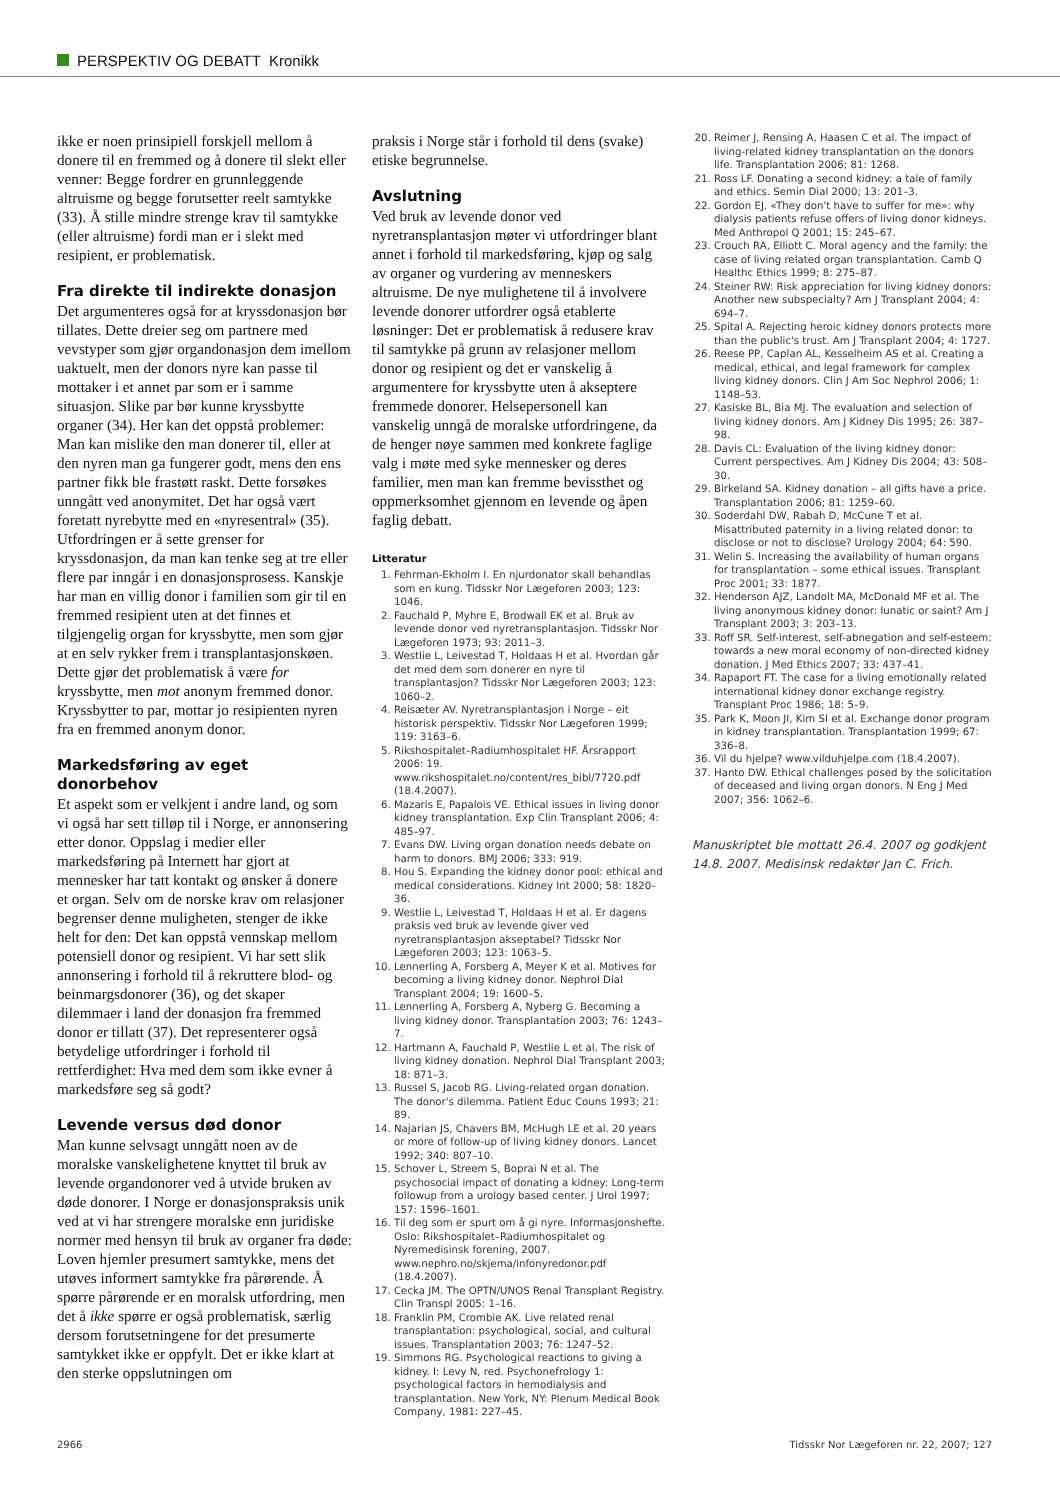PERSPEKTIV OG DEBATT Kronikk
ikke er noen prinsipiell forskjell mellom å donere til en fremmed og å donere til slekt eller venner: Begge fordrer en grunnleggende altruisme og begge forutsetter reelt samtykke (33). Å stille mindre strenge krav til samtykke (eller altruisme) fordi man er i slekt med resipient, er problematisk.
Fra direkte til indirekte donasjon
Det argumenteres også for at kryssdonasjon bør tillates. Dette dreier seg om partnere med vevstyper som gjør organdonasjon dem imellom uaktuelt, men der donors nyre kan passe til mottaker i et annet par som er i samme situasjon. Slike par bør kunne kryssbytte organer (34). Her kan det oppstå problemer: Man kan mislike den man donerer til, eller at den nyren man ga fungerer godt, mens den ens partner fikk ble frastøtt raskt. Dette forsøkes unngått ved anonymitet. Det har også vært foretatt nyrebytte med en «nyresentral» (35). Utfordringen er å sette grenser for kryssdonasjon, da man kan tenke seg at tre eller flere par inngår i en donasjonsprosess. Kanskje har man en villig donor i familien som gir til en fremmed resipient uten at det finnes et tilgjengelig organ for kryssbytte, men som gjør at en selv rykker frem i transplantasjonskøen. Dette gjør det problematisk å være for kryssbytte, men mot anonym fremmed donor. Kryssbytter to par, mottar jo resipienten nyren fra en fremmed anonym donor.
Markedsføring av eget donorbehov
Et aspekt som er velkjent i andre land, og som vi også har sett tilløp til i Norge, er annonsering etter donor. Oppslag i medier eller markedsføring på Internett har gjort at mennesker har tatt kontakt og ønsker å donere et organ. Selv om de norske krav om relasjoner begrenser denne muligheten, stenger de ikke helt for den: Det kan oppstå vennskap mellom potensiell donor og resipient. Vi har sett slik annonsering i forhold til å rekruttere blod- og beinmargsdonorer (36), og det skaper dilemmaer i land der donasjon fra fremmed donor er tillatt (37). Det representerer også betydelige utfordringer i forhold til rettferdighet: Hva med dem som ikke evner å markedsføre seg så godt?
Levende versus død donor
Man kunne selvsagt unngått noen av de moralske vanskelighetene knyttet til bruk av levende organdonorer ved å utvide bruken av døde donorer. I Norge er donasjonspraksis unik ved at vi har strengere moralske enn juridiske normer med hensyn til bruk av organer fra døde: Loven hjemler presumert samtykke, mens det utøves informert samtykke fra pårørende. Å spørre pårørende er en moralsk utfordring, men det å ikke spørre er også problematisk, særlig dersom forutsetningene for det presumerte samtykket ikke er oppfylt. Det er ikke klart at den sterke oppslutningen om
praksis i Norge står i forhold til dens (svake) etiske begrunnelse.
Avslutning
Ved bruk av levende donor ved nyretransplantasjon møter vi utfordringer blant annet i forhold til markedsføring, kjøp og salg av organer og vurdering av menneskers altruisme. De nye mulighetene til å involvere levende donorer utfordrer også etablerte løsninger: Det er problematisk å redusere krav til samtykke på grunn av relasjoner mellom donor og resipient og det er vanskelig å argumentere for kryssbytte uten å akseptere fremmede donorer. Helsepersonell kan vanskelig unngå de moralske utfordringene, da de henger nøye sammen med konkrete faglige valg i møte med syke mennesker og deres familier, men man kan fremme bevissthet og oppmerksomhet gjennom en levende og åpen faglig debatt.
Litteratur
1. Fehrman-Ekholm I. En njurdonator skall behandlas som en kung. Tidsskr Nor Lægeforen 2003; 123: 1046.
2. Fauchald P, Myhre E, Brodwall EK et al. Bruk av levende donor ved nyretransplantasjon. Tidsskr Nor Lægeforen 1973; 93: 2011–3.
3. Westlie L, Leivestad T, Holdaas H et al. Hvordan går det med dem som donerer en nyre til transplantasjon? Tidsskr Nor Lægeforen 2003; 123: 1060–2.
4. Reisæter AV. Nyretransplantasjon i Norge – eit historisk perspektiv. Tidsskr Nor Lægeforen 1999; 119: 3163–6.
5. Rikshospitalet–Radiumhospitalet HF. Årsrapport 2006: 19. www.rikshospitalet.no/content/res_bibl/7720.pdf (18.4.2007).
6. Mazaris E, Papalois VE. Ethical issues in living donor kidney transplantation. Exp Clin Transplant 2006; 4: 485–97.
7. Evans DW. Living organ donation needs debate on harm to donors. BMJ 2006; 333: 919.
8. Hou S. Expanding the kidney donor pool: ethical and medical considerations. Kidney Int 2000; 58: 1820–36.
9. Westlie L, Leivestad T, Holdaas H et al. Er dagens praksis ved bruk av levende giver ved nyretransplantasjon akseptabel? Tidsskr Nor Lægeforen 2003; 123: 1063–5.
10. Lennerling A, Forsberg A, Meyer K et al. Motives for becoming a living kidney donor. Nephrol Dial Transplant 2004; 19: 1600–5.
11. Lennerling A, Forsberg A, Nyberg G. Becoming a living kidney donor. Transplantation 2003; 76: 1243–7.
12. Hartmann A, Fauchald P, Westlie L et al. The risk of living kidney donation. Nephrol Dial Transplant 2003; 18: 871–3.
13. Russel S, Jacob RG. Living-related organ donation. The donor's dilemma. Patient Educ Couns 1993; 21: 89.
14. Najarian JS, Chavers BM, McHugh LE et al. 20 years or more of follow-up of living kidney donors. Lancet 1992; 340: 807–10.
15. Schover L, Streem S, Boprai N et al. The psychosocial impact of donating a kidney: Long-term followup from a urology based center. J Urol 1997; 157: 1596–1601.
16. Til deg som er spurt om å gi nyre. Informasjonshefte. Oslo: Rikshospitalet–Radiumhospitalet og Nyremedisinsk forening, 2007. www.nephro.no/skjema/infonyredonor.pdf (18.4.2007).
17. Cecka JM. The OPTN/UNOS Renal Transplant Registry. Clin Transpl 2005: 1–16.
18. Franklin PM, Crombie AK. Live related renal transplantation: psychological, social, and cultural issues. Transplantation 2003; 76: 1247–52.
19. Simmons RG. Psychological reactions to giving a kidney. I: Levy N, red. Psychonefrology 1: psychological factors in hemodialysis and transplantation. New York, NY: Plenum Medical Book Company, 1981: 227–45.
20. Reimer J, Rensing A, Haasen C et al. The impact of living-related kidney transplantation on the donors life. Transplantation 2006; 81: 1268.
21. Ross LF. Donating a second kidney: a tale of family and ethics. Semin Dial 2000; 13: 201–3.
22. Gordon EJ. «They don't have to suffer for me»: why dialysis patients refuse offers of living donor kidneys. Med Anthropol Q 2001; 15: 245–67.
23. Crouch RA, Elliott C. Moral agency and the family: the case of living related organ transplantation. Camb Q Healthc Ethics 1999; 8: 275–87.
24. Steiner RW: Risk appreciation for living kidney donors: Another new subspecialty? Am J Transplant 2004; 4: 694–7.
25. Spital A. Rejecting heroic kidney donors protects more than the public's trust. Am J Transplant 2004; 4: 1727.
26. Reese PP, Caplan AL, Kesselheim AS et al. Creating a medical, ethical, and legal framework for complex living kidney donors. Clin J Am Soc Nephrol 2006; 1: 1148–53.
27. Kasiske BL, Bia MJ. The evaluation and selection of living kidney donors. Am J Kidney Dis 1995; 26: 387–98.
28. Davis CL: Evaluation of the living kidney donor: Current perspectives. Am J Kidney Dis 2004; 43: 508–30.
29. Birkeland SA. Kidney donation – all gifts have a price. Transplantation 2006; 81: 1259–60.
30. Soderdahl DW, Rabah D, McCune T et al. Misattributed paternity in a living related donor: to disclose or not to disclose? Urology 2004; 64: 590.
31. Welin S. Increasing the availability of human organs for transplantation – some ethical issues. Transplant Proc 2001; 33: 1877.
32. Henderson AJZ, Landolt MA, McDonald MF et al. The living anonymous kidney donor: lunatic or saint? Am J Transplant 2003; 3: 203–13.
33. Roff SR. Self-interest, self-abnegation and self-esteem: towards a new moral economy of non-directed kidney donation. J Med Ethics 2007; 33: 437–41.
34. Rapaport FT. The case for a living emotionally related international kidney donor exchange registry. Transplant Proc 1986; 18: 5–9.
35. Park K, Moon JI, Kim SI et al. Exchange donor program in kidney transplantation. Transplantation 1999; 67: 336–8.
36. Vil du hjelpe? www.vilduhjelpe.com (18.4.2007).
37. Hanto DW. Ethical challenges posed by the solicitation of deceased and living organ donors. N Eng J Med 2007; 356: 1062–6.
Manuskriptet ble mottatt 26.4. 2007 og godkjent 14.8. 2007. Medisinsk redaktør Jan C. Frich.
2966 Tidsskr Nor Lægeforen nr. 22, 2007; 127